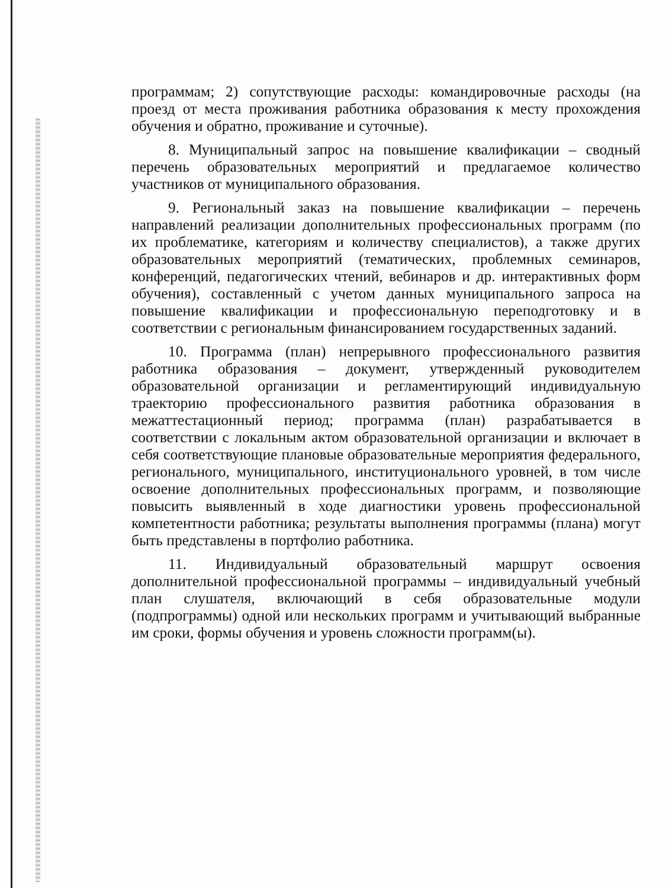программам; 2) сопутствующие расходы: командировочные расходы (на проезд от места проживания работника образования к месту прохождения обучения и обратно, проживание и суточные).
8. Муниципальный запрос на повышение квалификации – сводный перечень образовательных мероприятий и предлагаемое количество участников от муниципального образования.
9. Региональный заказ на повышение квалификации – перечень направлений реализации дополнительных профессиональных программ (по их проблематике, категориям и количеству специалистов), а также других образовательных мероприятий (тематических, проблемных семинаров, конференций, педагогических чтений, вебинаров и др. интерактивных форм обучения), составленный с учетом данных муниципального запроса на повышение квалификации и профессиональную переподготовку и в соответствии с региональным финансированием государственных заданий.
10. Программа (план) непрерывного профессионального развития работника образования – документ, утвержденный руководителем образовательной организации и регламентирующий индивидуальную траекторию профессионального развития работника образования в межаттестационный период; программа (план) разрабатывается в соответствии с локальным актом образовательной организации и включает в себя соответствующие плановые образовательные мероприятия федерального, регионального, муниципального, институционального уровней, в том числе освоение дополнительных профессиональных программ, и позволяющие повысить выявленный в ходе диагностики уровень профессиональной компетентности работника; результаты выполнения программы (плана) могут быть представлены в портфолио работника.
11. Индивидуальный образовательный маршрут освоения дополнительной профессиональной программы – индивидуальный учебный план слушателя, включающий в себя образовательные модули (подпрограммы) одной или нескольких программ и учитывающий выбранные им сроки, формы обучения и уровень сложности программ(ы).